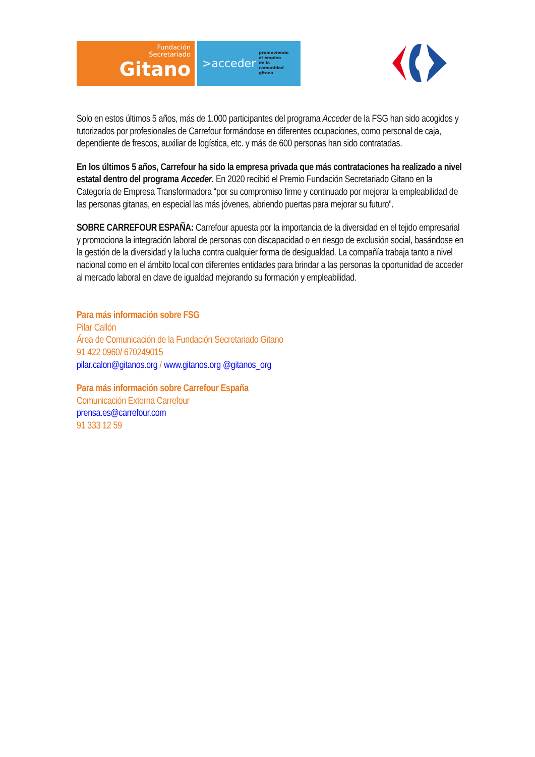Fundación
Secretariado
Gitano
>acceder promoviendo
el empleo
de la comunidad
gitana
Solo en estos últimos 5 años, más de 1.000 participantes del programa Acceder de la FSG han sido acogidos y tutorizados por profesionales de Carrefour formándose en diferentes ocupaciones, como personal de caja, dependiente de frescos, auxiliar de logística, etc. y más de 600 personas han sido contratadas.
En los últimos 5 años, Carrefour ha sido la empresa privada que más contrataciones ha realizado a nivel estatal dentro del programa Acceder. En 2020 recibió el Premio Fundación Secretariado Gitano en la Categoría de Empresa Transformadora “por su compromiso firme y continuado por mejorar la empleabilidad de las personas gitanas, en especial las más jóvenes, abriendo puertas para mejorar su futuro”.
SOBRE CARREFOUR ESPAÑA: Carrefour apuesta por la importancia de la diversidad en el tejido empresarial y promociona la integración laboral de personas con discapacidad o en riesgo de exclusión social, basándose en la gestión de la diversidad y la lucha contra cualquier forma de desigualdad. La compañía trabaja tanto a nivel nacional como en el ámbito local con diferentes entidades para brindar a las personas la oportunidad de acceder al mercado laboral en clave de igualdad mejorando su formación y empleabilidad.
Para más información sobre FSG
Pilar Callón
Área de Comunicación de la Fundación Secretariado Gitano
91 422 0960/ 670249015
pilar.calon@gitanos.org / www.gitanos.org @gitanos_org
Para más información sobre Carrefour España
Comunicación Externa Carrefour
prensa.es@carrefour.com
91 333 12 59